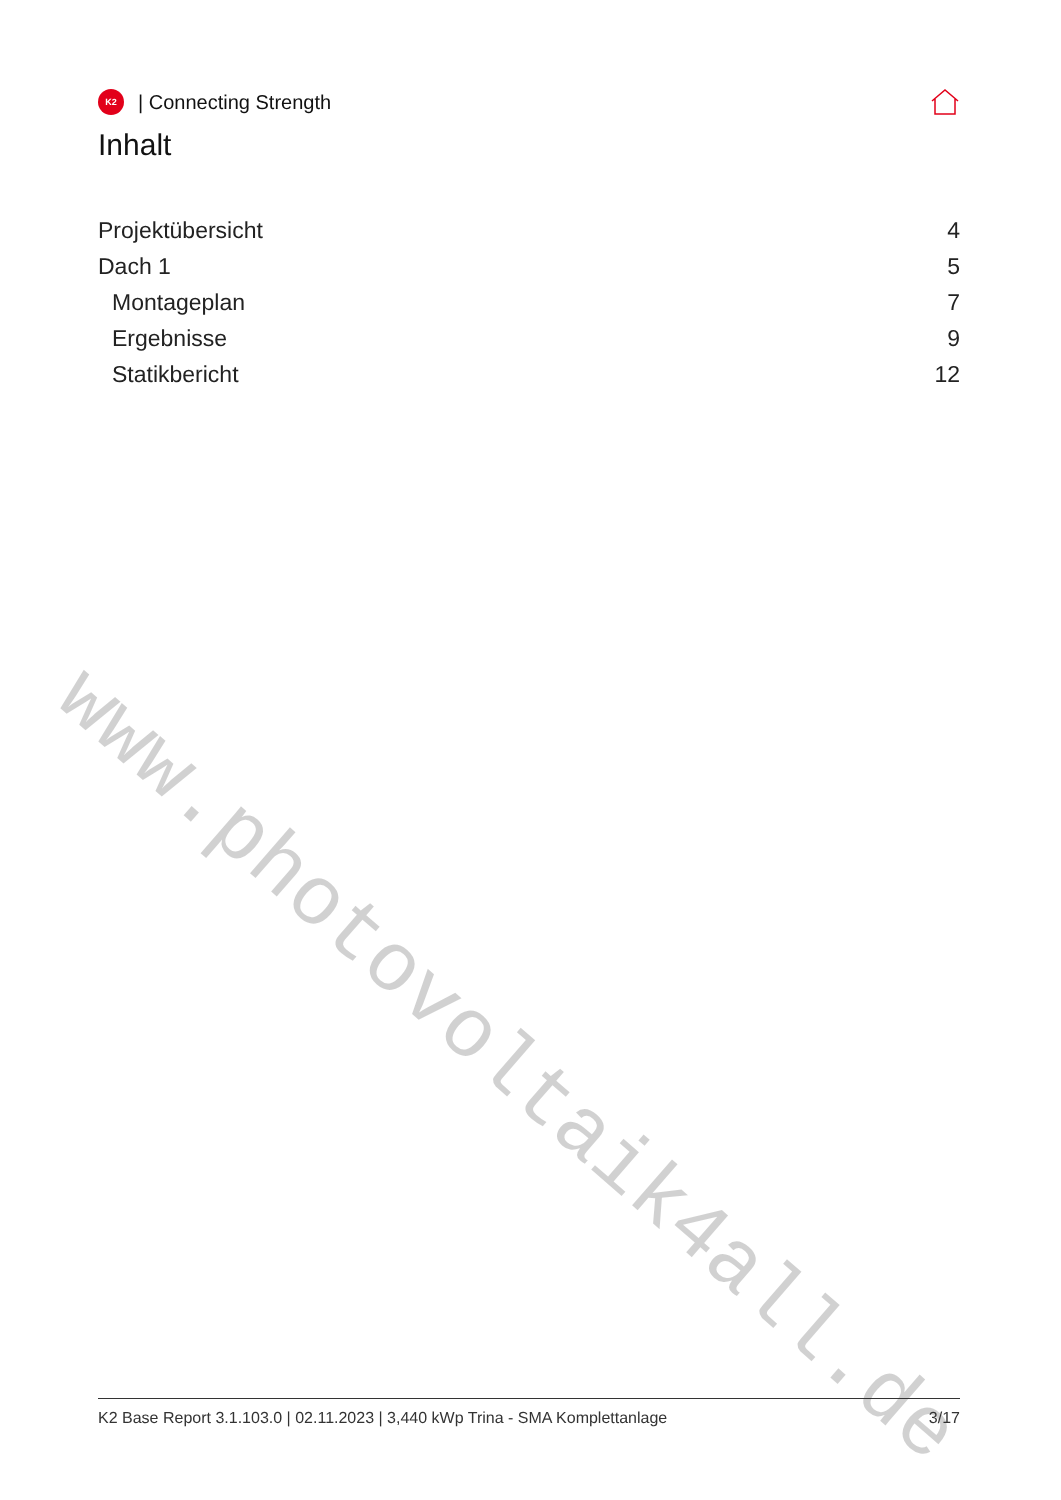K2
| Connecting Strength
Inhalt
Projektübersicht 4
Dach 1 5
Montageplan 7
Ergebnisse 9
Statikbericht 12
www.photovoltaik4all.de
K2 Base Report 3.1.103.0 | 02.11.2023 | 3,440 kWp Trina - SMA Komplettanlage 3/17